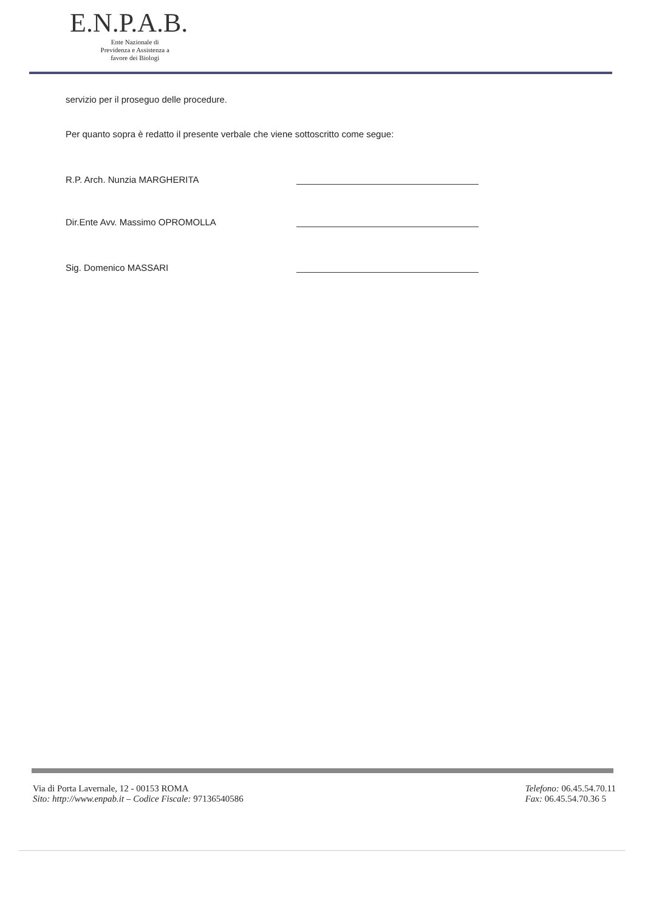E.N.P.A.B.
Ente Nazionale di
Previdenza e Assistenza a
favore dei Biologi
servizio per il proseguo delle procedure.
Per quanto sopra è redatto il presente verbale che viene sottoscritto come segue:
R.P. Arch. Nunzia MARGHERITA
Dir.Ente Avv. Massimo OPROMOLLA
Sig. Domenico MASSARI
Via di Porta Lavernale, 12 - 00153 ROMA
Sito: http://www.enpab.it – Codice Fiscale: 97136540586
Telefono: 06.45.54.70.11
Fax: 06.45.54.70.36 5